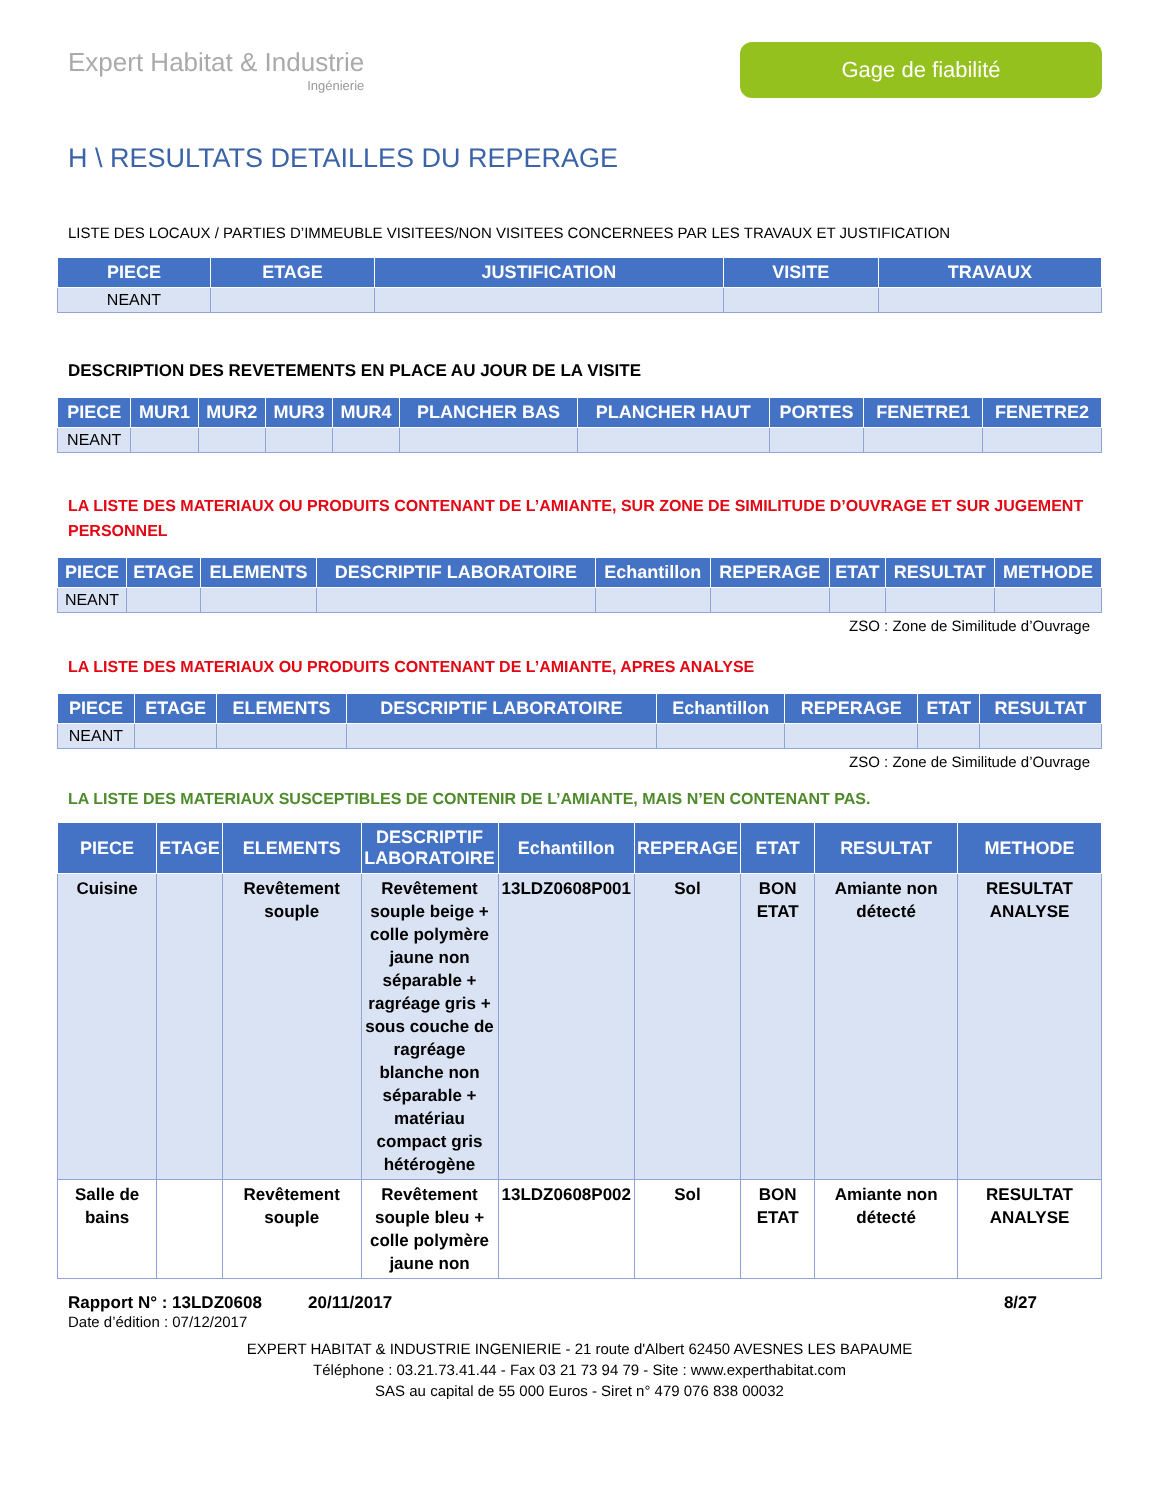Expert Habitat & Industrie
Ingénierie
Gage de fiabilité
H \ RESULTATS DETAILLES DU REPERAGE
LISTE DES LOCAUX / PARTIES D’IMMEUBLE VISITEES/NON VISITEES CONCERNEES PAR LES TRAVAUX ET JUSTIFICATION
| PIECE | ETAGE | JUSTIFICATION | VISITE | TRAVAUX |
| --- | --- | --- | --- | --- |
| NEANT | | | | |
DESCRIPTION DES REVETEMENTS EN PLACE AU JOUR DE LA VISITE
| PIECE | MUR1 | MUR2 | MUR3 | MUR4 | PLANCHER BAS | PLANCHER HAUT | PORTES | FENETRE1 | FENETRE2 |
| --- | --- | --- | --- | --- | --- | --- | --- | --- | --- |
| NEANT | | | | | | | | | |
LA LISTE DES MATERIAUX OU PRODUITS CONTENANT DE L’AMIANTE, SUR ZONE DE SIMILITUDE D’OUVRAGE ET SUR JUGEMENT PERSONNEL
| PIECE | ETAGE | ELEMENTS | DESCRIPTIF LABORATOIRE | Echantillon | REPERAGE | ETAT | RESULTAT | METHODE |
| --- | --- | --- | --- | --- | --- | --- | --- | --- |
| NEANT | | | | | | | | |
ZSO : Zone de Similitude d’Ouvrage
LA LISTE DES MATERIAUX OU PRODUITS CONTENANT DE L’AMIANTE, APRES ANALYSE
| PIECE | ETAGE | ELEMENTS | DESCRIPTIF LABORATOIRE | Echantillon | REPERAGE | ETAT | RESULTAT |
| --- | --- | --- | --- | --- | --- | --- | --- |
| NEANT | | | | | | | |
ZSO : Zone de Similitude d’Ouvrage
LA LISTE DES MATERIAUX SUSCEPTIBLES DE CONTENIR DE L’AMIANTE, MAIS N’EN CONTENANT PAS.
| PIECE | ETAGE | ELEMENTS | DESCRIPTIF LABORATOIRE | Echantillon | REPERAGE | ETAT | RESULTAT | METHODE |
| --- | --- | --- | --- | --- | --- | --- | --- | --- |
| Cuisine | | Revêtement souple | Revêtement souple beige + colle polymère jaune non séparable + ragréage gris + sous couche de ragréage blanche non séparable + matériau compact gris hétérogène | 13LDZ0608P001 | Sol | BON ETAT | Amiante non détecté | RESULTAT ANALYSE |
| Salle de bains | | Revêtement souple | Revêtement souple bleu + colle polymère jaune non | 13LDZ0608P002 | Sol | BON ETAT | Amiante non détecté | RESULTAT ANALYSE |
Rapport N° : 13LDZ0608 20/11/2017 8/27
Date d’édition : 07/12/2017
EXPERT HABITAT & INDUSTRIE INGENIERIE - 21 route d'Albert 62450 AVESNES LES BAPAUME
Téléphone : 03.21.73.41.44 - Fax 03 21 73 94 79 - Site : www.experthabitat.com
SAS au capital de 55 000 Euros - Siret n° 479 076 838 00032